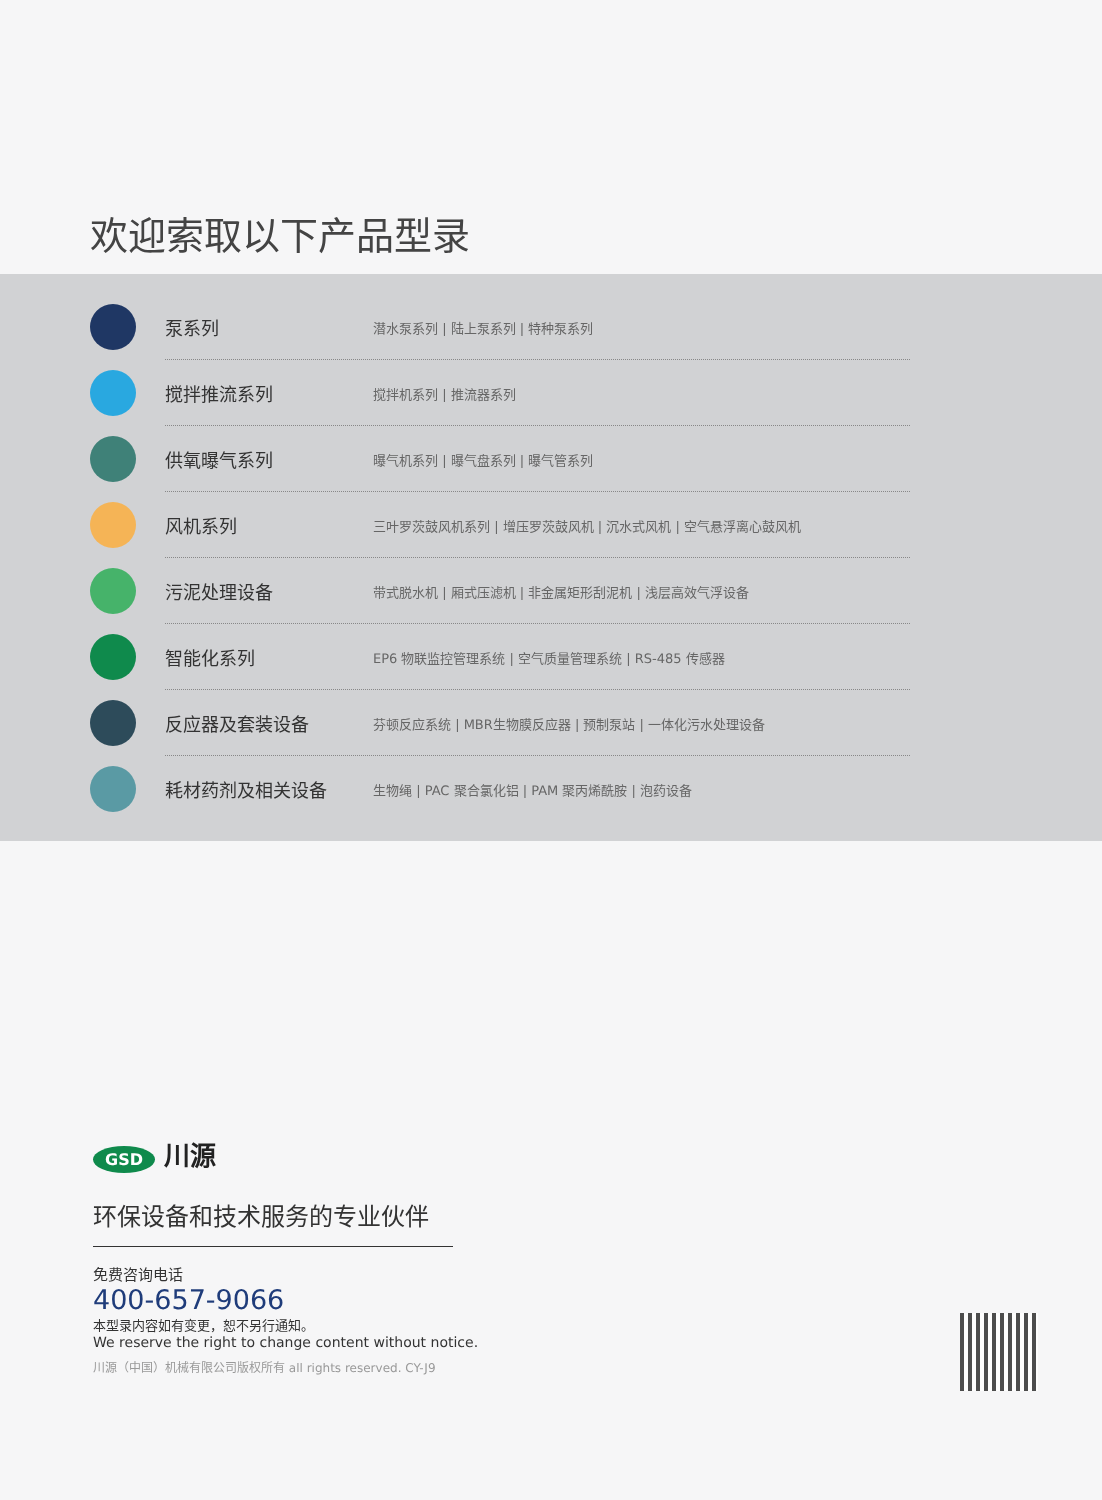欢迎索取以下产品型录
泵系列
潜水泵系列 | 陆上泵系列 | 特种泵系列
搅拌推流系列 搅拌机系列 | 推流器系列
供氧曝气系列
曝气机系列 | 曝气盘系列 | 曝气管系列
风机系列
三叶罗茨鼓风机系列 | 增压罗茨鼓风机 | 沉水式风机 | 空气悬浮离心鼓风机
污泥处理设备
带式脱水机 | 厢式压滤机 | 非金属矩形刮泥机 | 浅层高效气浮设备
智能化系列
EP6 物联监控管理系统 | 空气质量管理系统 | RS-485 传感器
反应器及套装设备
芬顿反应系统 | MBR生物膜反应器 | 预制泵站 | 一体化污水处理设备
耗材药剂及相关设备
生物绳 | PAC 聚合氯化铝 | PAM 聚丙烯酰胺 | 泡药设备
GSD 川源
环保设备和技术服务的专业伙伴
免费咨询电话
400-657-9066
本型录内容如有变更，恕不另行通知。
We reserve the right to change content without notice.
川源（中国）机械有限公司版权所有 all rights reserved. CY-J9